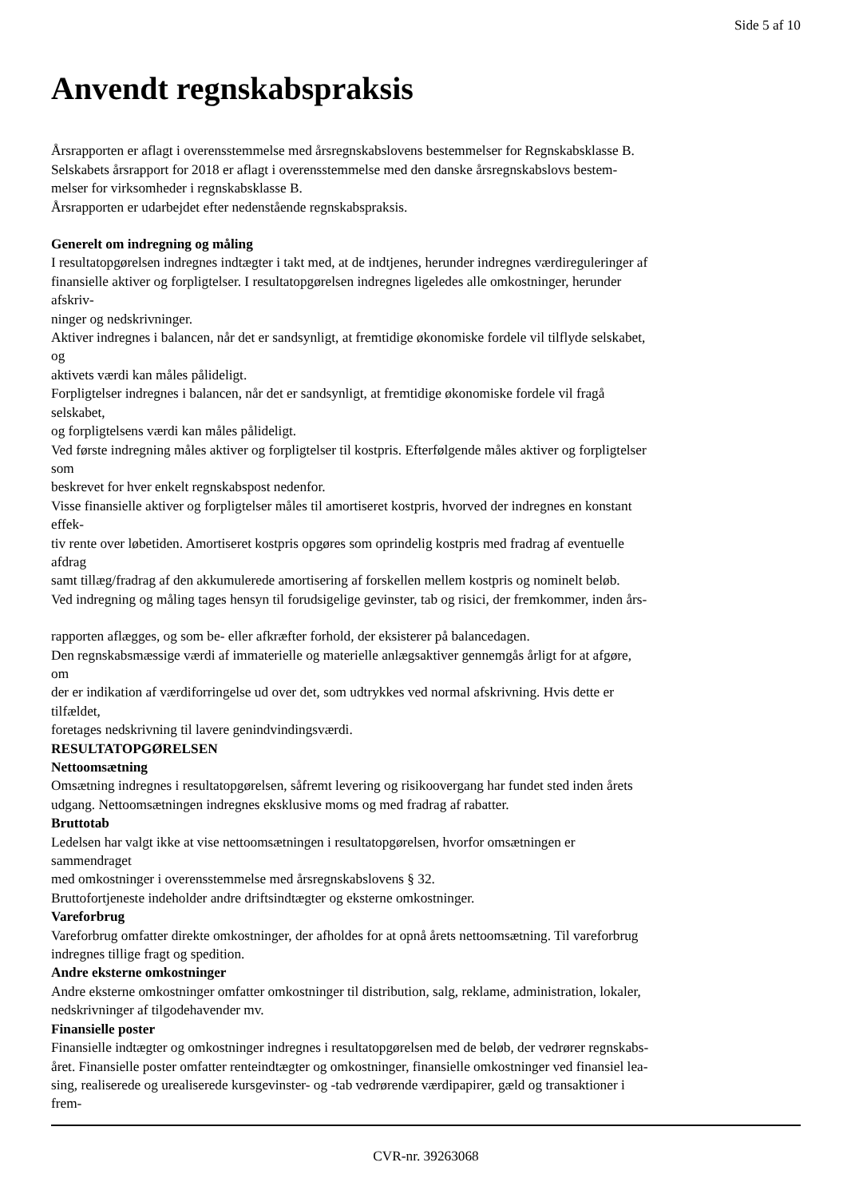Side 5 af 10
Anvendt regnskabspraksis
Årsrapporten er aflagt i overensstemmelse med årsregnskabslovens bestemmelser for Regnskabsklasse B.
Selskabets årsrapport for 2018 er aflagt i overensstemmelse med den danske årsregnskabslovs bestem-
melser for virksomheder i regnskabsklasse B.
Årsrapporten er udarbejdet efter nedenstående regnskabspraksis.
Generelt om indregning og måling
I resultatopgørelsen indregnes indtægter i takt med, at de indtjenes, herunder indregnes værdireguleringer af
finansielle aktiver og forpligtelser. I resultatopgørelsen indregnes ligeledes alle omkostninger, herunder
afskriv-
ninger og nedskrivninger.
Aktiver indregnes i balancen, når det er sandsynligt, at fremtidige økonomiske fordele vil tilflyde selskabet,
og
aktivets værdi kan måles pålideligt.
Forpligtelser indregnes i balancen, når det er sandsynligt, at fremtidige økonomiske fordele vil fragå
selskabet,
og forpligtelsens værdi kan måles pålideligt.
Ved første indregning måles aktiver og forpligtelser til kostpris. Efterfølgende måles aktiver og forpligtelser
som
beskrevet for hver enkelt regnskabspost nedenfor.
Visse finansielle aktiver og forpligtelser måles til amortiseret kostpris, hvorved der indregnes en konstant
effek-
tiv rente over løbetiden. Amortiseret kostpris opgøres som oprindelig kostpris med fradrag af eventuelle
afdrag
samt tillæg/fradrag af den akkumulerede amortisering af forskellen mellem kostpris og nominelt beløb.
Ved indregning og måling tages hensyn til forudsigelige gevinster, tab og risici, der fremkommer, inden års-
rapporten aflægges, og som be- eller afkræfter forhold, der eksisterer på balancedagen.
Den regnskabsmæssige værdi af immaterielle og materielle anlægsaktiver gennemgås årligt for at afgøre,
om
der er indikation af værdiforringelse ud over det, som udtrykkes ved normal afskrivning. Hvis dette er
tilfældet,
foretages nedskrivning til lavere genindvindingsværdi.
RESULTATOPGØRELSEN
Nettoomsætning
Omsætning indregnes i resultatopgørelsen, såfremt levering og risikoovergang har fundet sted inden årets
udgang. Nettoomsætningen indregnes eksklusive moms og med fradrag af rabatter.
Bruttotab
Ledelsen har valgt ikke at vise nettoomsætningen i resultatopgørelsen, hvorfor omsætningen er
sammendraget
med omkostninger i overensstemmelse med årsregnskabslovens § 32.
Bruttofortjeneste indeholder andre driftsindtægter og eksterne omkostninger.
Vareforbrug
Vareforbrug omfatter direkte omkostninger, der afholdes for at opnå årets nettoomsætning. Til vareforbrug
indregnes tillige fragt og spedition.
Andre eksterne omkostninger
Andre eksterne omkostninger omfatter omkostninger til distribution, salg, reklame, administration, lokaler,
nedskrivninger af tilgodehavender mv.
Finansielle poster
Finansielle indtægter og omkostninger indregnes i resultatopgørelsen med de beløb, der vedrører regnskabs-
året. Finansielle poster omfatter renteindtægter og omkostninger, finansielle omkostninger ved finansiel lea-
sing, realiserede og urealiserede kursgevinster- og -tab vedrørende værdipapirer, gæld og transaktioner i
frem-
CVR-nr. 39263068